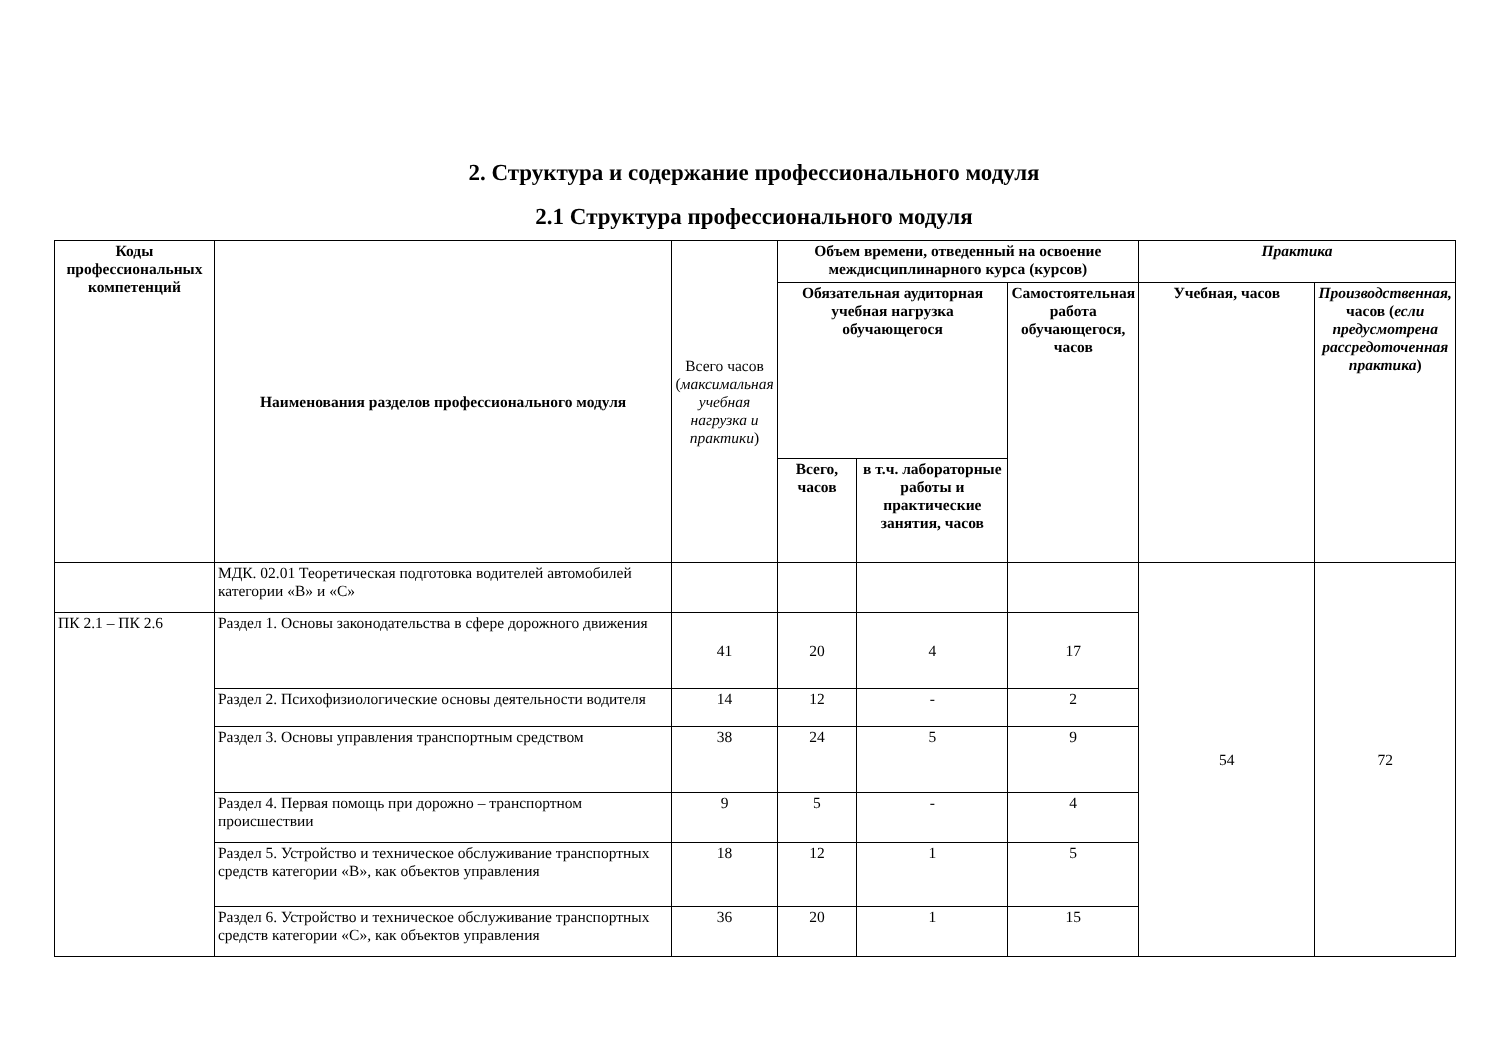2. Структура и содержание профессионального модуля
2.1 Структура профессионального модуля
| Коды профессиональных компетенций | Наименования разделов профессионального модуля | Всего часов ( максимальная учебная нагрузка и практики ) | Объем времени, отведенный на освоение междисциплинарного курса (курсов) | | | Практика | |
| | | | Обязательная аудиторная учебная нагрузка обучающегося | | Самостоятельная работа обучающегося, часов | Учебная, часов | Производственная, часов ( если предусмотрена рассредоточенная практика ) |
| | | | Всего, часов | в т.ч. лабораторные работы и практические занятия, часов | | | |
| | МДК. 02.01 Теоретическая подготовка водителей автомобилей категории «В» и «С» | | | | | 54 | 72 |
| ПК 2.1 – ПК 2.6 | Раздел 1. Основы законодательства в сфере дорожного движения | 41 | 20 | 4 | 17 | | |
| | Раздел 2. Психофизиологические основы деятельности водителя | 14 | 12 | - | 2 | | |
| | Раздел 3. Основы управления транспортным средством | 38 | 24 | 5 | 9 | | |
| | Раздел 4. Первая помощь при дорожно – транспортном происшествии | 9 | 5 | - | 4 | | |
| | Раздел 5. Устройство и техническое обслуживание транспортных средств категории «В», как объектов управления | 18 | 12 | 1 | 5 | | |
| | Раздел 6. Устройство и техническое обслуживание транспортных средств категории «С», как объектов управления | 36 | 20 | 1 | 15 | | |